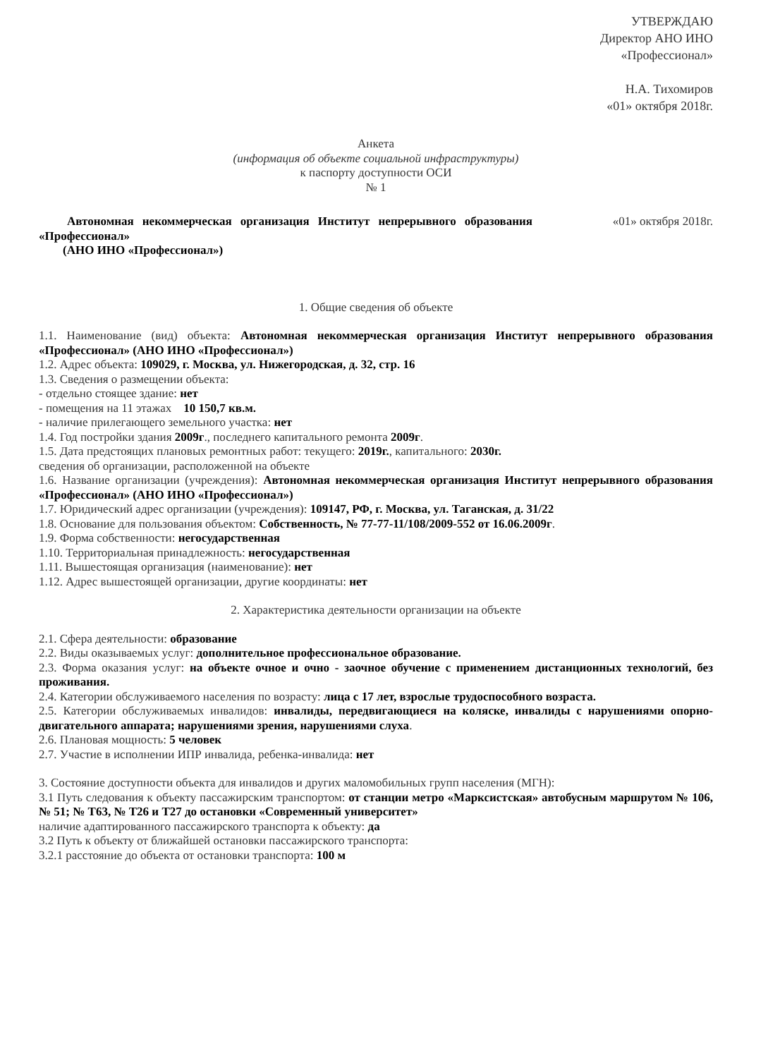УТВЕРЖДАЮ
Директор АНО ИНО
«Профессионал»
Н.А. Тихомиров
«01» октября 2018г.
Анкета
(информация об объекте социальной инфраструктуры)
к паспорту доступности ОСИ
№ 1
Автономная некоммерческая организация Институт непрерывного образования «Профессионал»
(АНО ИНО «Профессионал»)
«01» октября 2018г.
1. Общие сведения об объекте
1.1. Наименование (вид) объекта: Автономная некоммерческая организация Институт непрерывного образования «Профессионал» (АНО ИНО «Профессионал»)
1.2. Адрес объекта: 109029, г. Москва, ул. Нижегородская, д. 32, стр. 16
1.3. Сведения о размещении объекта:
- отдельно стоящее здание: нет
- помещения на 11 этажах 10 150,7 кв.м.
- наличие прилегающего земельного участка: нет
1.4. Год постройки здания 2009г., последнего капитального ремонта 2009г.
1.5. Дата предстоящих плановых ремонтных работ: текущего: 2019г., капитального: 2030г.
сведения об организации, расположенной на объекте
1.6. Название организации (учреждения): Автономная некоммерческая организация Институт непрерывного образования «Профессионал» (АНО ИНО «Профессионал»)
1.7. Юридический адрес организации (учреждения): 109147, РФ, г. Москва, ул. Таганская, д. 31/22
1.8. Основание для пользования объектом: Собственность, № 77-77-11/108/2009-552 от 16.06.2009г.
1.9. Форма собственности: негосударственная
1.10. Территориальная принадлежность: негосударственная
1.11. Вышестоящая организация (наименование): нет
1.12. Адрес вышестоящей организации, другие координаты: нет
2. Характеристика деятельности организации на объекте
2.1. Сфера деятельности: образование
2.2. Виды оказываемых услуг: дополнительное профессиональное образование.
2.3. Форма оказания услуг: на объекте очное и очно - заочное обучение с применением дистанционных технологий, без проживания.
2.4. Категории обслуживаемого населения по возрасту: лица с 17 лет, взрослые трудоспособного возраста.
2.5. Категории обслуживаемых инвалидов: инвалиды, передвигающиеся на коляске, инвалиды с нарушениями опорно-двигательного аппарата; нарушениями зрения, нарушениями слуха.
2.6. Плановая мощность: 5 человек
2.7. Участие в исполнении ИПР инвалида, ребенка-инвалида: нет
3. Состояние доступности объекта для инвалидов и других маломобильных групп населения (МГН):
3.1 Путь следования к объекту пассажирским транспортом: от станции метро «Марксистская» автобусным маршрутом № 106, № 51; № Т63, № Т26 и Т27 до остановки «Современный университет»
наличие адаптированного пассажирского транспорта к объекту: да
3.2 Путь к объекту от ближайшей остановки пассажирского транспорта:
3.2.1 расстояние до объекта от остановки транспорта: 100 м